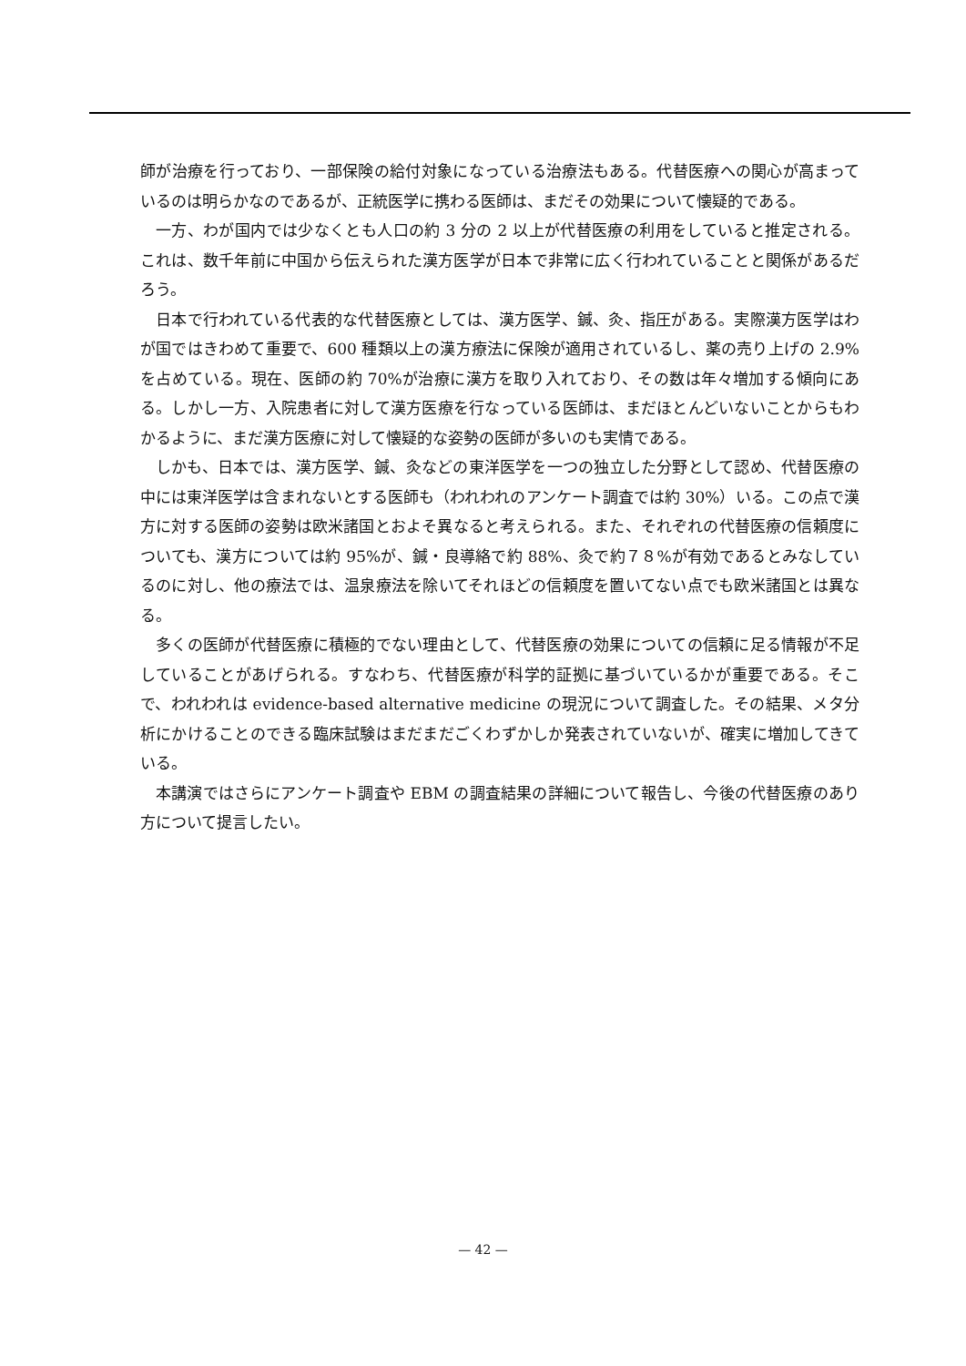師が治療を行っており、一部保険の給付対象になっている治療法もある。代替医療への関心が高まっているのは明らかなのであるが、正統医学に携わる医師は、まだその効果について懐疑的である。
一方、わが国内では少なくとも人口の約 3 分の 2 以上が代替医療の利用をしていると推定される。これは、数千年前に中国から伝えられた漢方医学が日本で非常に広く行われていることと関係があるだろう。
日本で行われている代表的な代替医療としては、漢方医学、鍼、灸、指圧がある。実際漢方医学はわが国ではきわめて重要で、600 種類以上の漢方療法に保険が適用されているし、薬の売り上げの 2.9%を占めている。現在、医師の約 70%が治療に漢方を取り入れており、その数は年々増加する傾向にある。しかし一方、入院患者に対して漢方医療を行なっている医師は、まだほとんどいないことからもわかるように、まだ漢方医療に対して懐疑的な姿勢の医師が多いのも実情である。
しかも、日本では、漢方医学、鍼、灸などの東洋医学を一つの独立した分野として認め、代替医療の中には東洋医学は含まれないとする医師も（われわれのアンケート調査では約 30%）いる。この点で漢方に対する医師の姿勢は欧米諸国とおよそ異なると考えられる。また、それぞれの代替医療の信頼度についても、漢方については約 95%が、鍼・良導絡で約 88%、灸で約７８%が有効であるとみなしているのに対し、他の療法では、温泉療法を除いてそれほどの信頼度を置いてない点でも欧米諸国とは異なる。
多くの医師が代替医療に積極的でない理由として、代替医療の効果についての信頼に足る情報が不足していることがあげられる。すなわち、代替医療が科学的証拠に基づいているかが重要である。そこで、われわれは evidence-based alternative medicine の現況について調査した。その結果、メタ分析にかけることのできる臨床試験はまだまだごくわずかしか発表されていないが、確実に増加してきている。
本講演ではさらにアンケート調査や EBM の調査結果の詳細について報告し、今後の代替医療のあり方について提言したい。
— 42 —